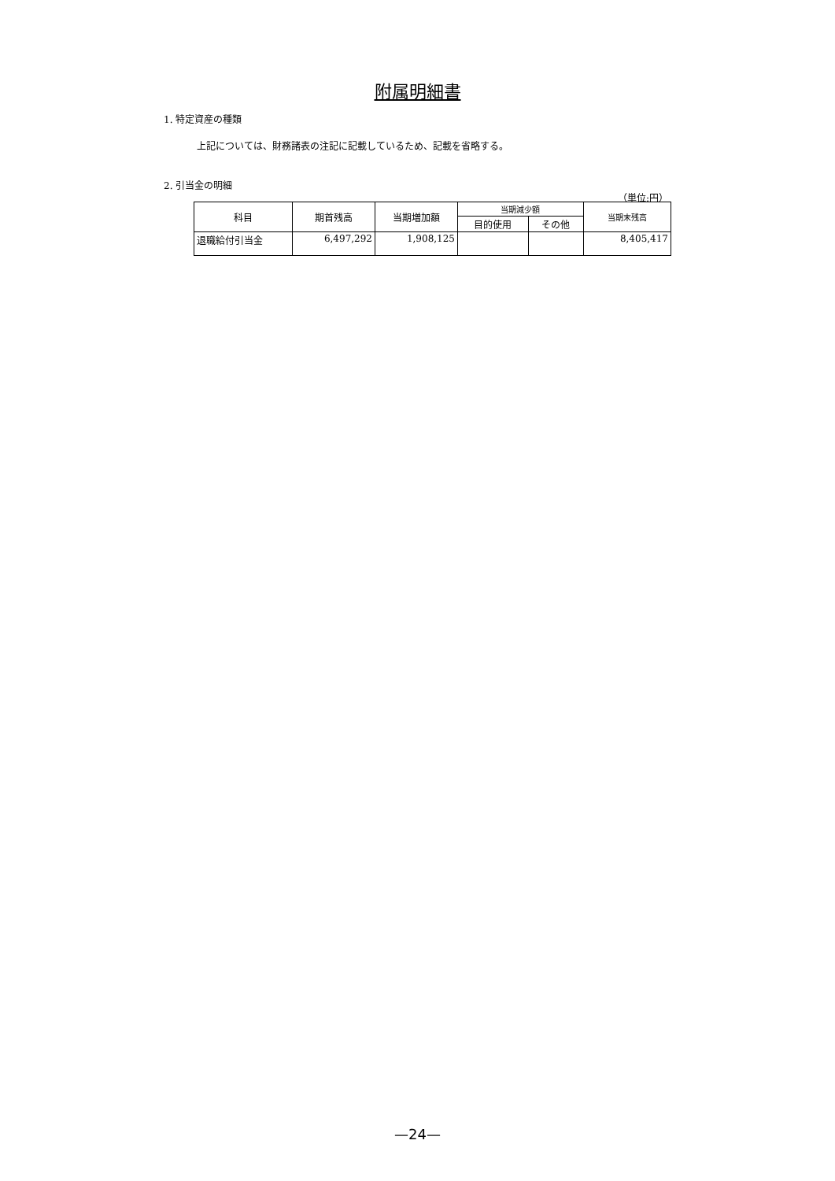附属明細書
1. 特定資産の種類
上記については、財務諸表の注記に記載しているため、記載を省略する。
2. 引当金の明細
（単位:円）
| 科目 | 期首残高 | 当期増加額 | 当期減少額 | | 当期末残高 |
| --- | --- | --- | --- | --- | --- |
| | | | 目的使用 | その他 | |
| 退職給付引当金 | 6,497,292 | 1,908,125 | | | 8,405,417 |
—24—